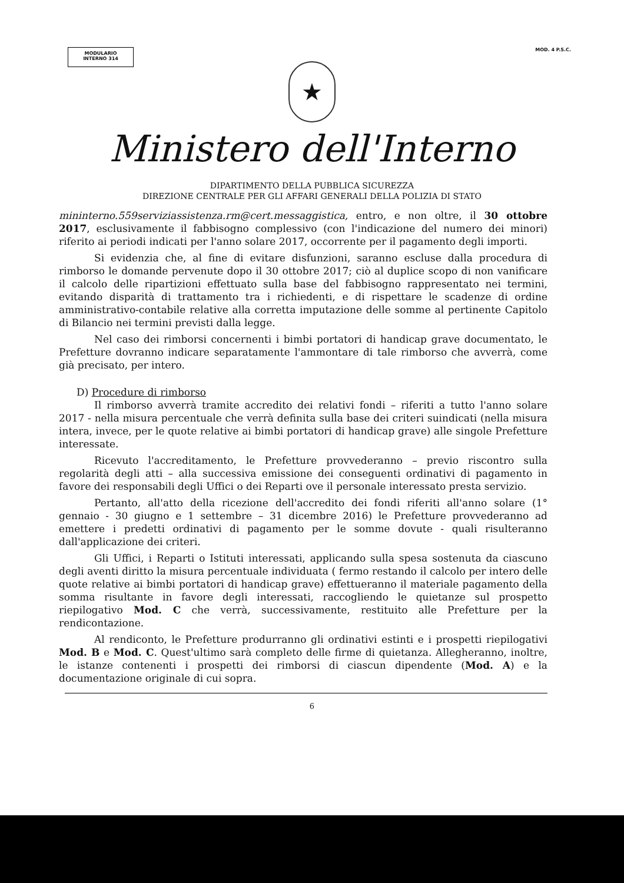MODULARIO
INTERNO 314
MOD. 4 P.S.C.
★
Ministero dell'Interno
DIPARTIMENTO DELLA PUBBLICA SICUREZZA
DIREZIONE CENTRALE PER GLI AFFARI GENERALI DELLA POLIZIA DI STATO
mininterno.559serviziassistenza.rm@cert.messaggistica, entro, e non oltre, il 30 ottobre 2017, esclusivamente il fabbisogno complessivo (con l'indicazione del numero dei minori) riferito ai periodi indicati per l'anno solare 2017, occorrente per il pagamento degli importi.
Si evidenzia che, al fine di evitare disfunzioni, saranno escluse dalla procedura di rimborso le domande pervenute dopo il 30 ottobre 2017; ciò al duplice scopo di non vanificare il calcolo delle ripartizioni effettuato sulla base del fabbisogno rappresentato nei termini, evitando disparità di trattamento tra i richiedenti, e di rispettare le scadenze di ordine amministrativo-contabile relative alla corretta imputazione delle somme al pertinente Capitolo di Bilancio nei termini previsti dalla legge.
Nel caso dei rimborsi concernenti i bimbi portatori di handicap grave documentato, le Prefetture dovranno indicare separatamente l'ammontare di tale rimborso che avverrà, come già precisato, per intero.
D) Procedure di rimborso
Il rimborso avverrà tramite accredito dei relativi fondi – riferiti a tutto l'anno solare 2017 - nella misura percentuale che verrà definita sulla base dei criteri suindicati (nella misura intera, invece, per le quote relative ai bimbi portatori di handicap grave) alle singole Prefetture interessate.
Ricevuto l'accreditamento, le Prefetture provvederanno – previo riscontro sulla regolarità degli atti – alla successiva emissione dei conseguenti ordinativi di pagamento in favore dei responsabili degli Uffici o dei Reparti ove il personale interessato presta servizio.
Pertanto, all'atto della ricezione dell'accredito dei fondi riferiti all'anno solare (1° gennaio - 30 giugno e 1 settembre – 31 dicembre 2016) le Prefetture provvederanno ad emettere i predetti ordinativi di pagamento per le somme dovute - quali risulteranno dall'applicazione dei criteri.
Gli Uffici, i Reparti o Istituti interessati, applicando sulla spesa sostenuta da ciascuno degli aventi diritto la misura percentuale individuata ( fermo restando il calcolo per intero delle quote relative ai bimbi portatori di handicap grave) effettueranno il materiale pagamento della somma risultante in favore degli interessati, raccogliendo le quietanze sul prospetto riepilogativo Mod. C che verrà, successivamente, restituito alle Prefetture per la rendicontazione.
Al rendiconto, le Prefetture produrranno gli ordinativi estinti e i prospetti riepilogativi Mod. B e Mod. C. Quest'ultimo sarà completo delle firme di quietanza. Allegheranno, inoltre, le istanze contenenti i prospetti dei rimborsi di ciascun dipendente (Mod. A) e la documentazione originale di cui sopra.
6